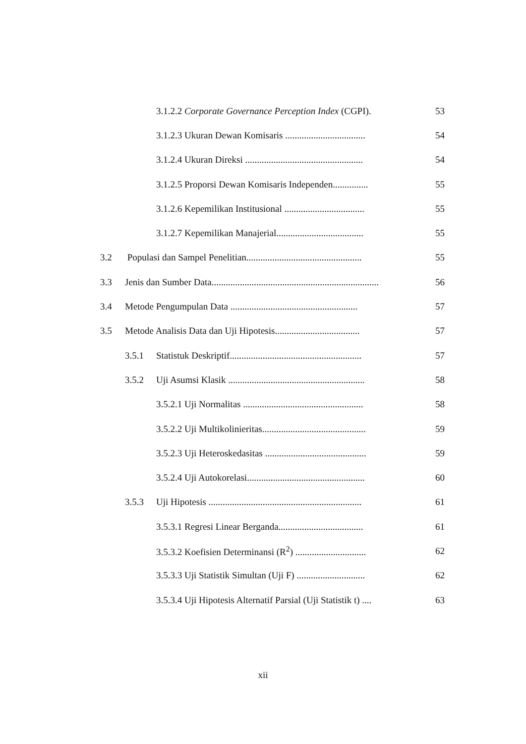3.1.2.2 Corporate Governance Perception Index (CGPI). 53
3.1.2.3 Ukuran Dewan Komisaris .................................. 54
3.1.2.4 Ukuran Direksi .................................................. 54
3.1.2.5 Proporsi Dewan Komisaris Independen............... 55
3.1.2.6 Kepemilikan Institusional .................................. 55
3.1.2.7 Kepemilikan Manajerial..................................... 55
3.2 Populasi dan Sampel Penelitian................................................. 55
3.3 Jenis dan Sumber Data....................................................................... 56
3.4 Metode Pengumpulan Data ...................................................... 57
3.5 Metode Analisis Data dan Uji Hipotesis.................................... 57
3.5.1 Statistuk Deskriptif........................................................ 57
3.5.2 Uji Asumsi Klasik .......................................................... 58
3.5.2.1 Uji Normalitas ................................................... 58
3.5.2.2 Uji Multikolinieritas............................................ 59
3.5.2.3 Uji Heteroskedasitas ........................................... 59
3.5.2.4 Uji Autokorelasi.................................................. 60
3.5.3 Uji Hipotesis ................................................................. 61
3.5.3.1 Regresi Linear Berganda.................................... 61
3.5.3.2 Koefisien Determinansi (R<sup>2</sup>) .............................. 62
3.5.3.3 Uji Statistik Simultan (Uji F) ............................. 62
3.5.3.4 Uji Hipotesis Alternatif Parsial (Uji Statistik t) .... 63
xii